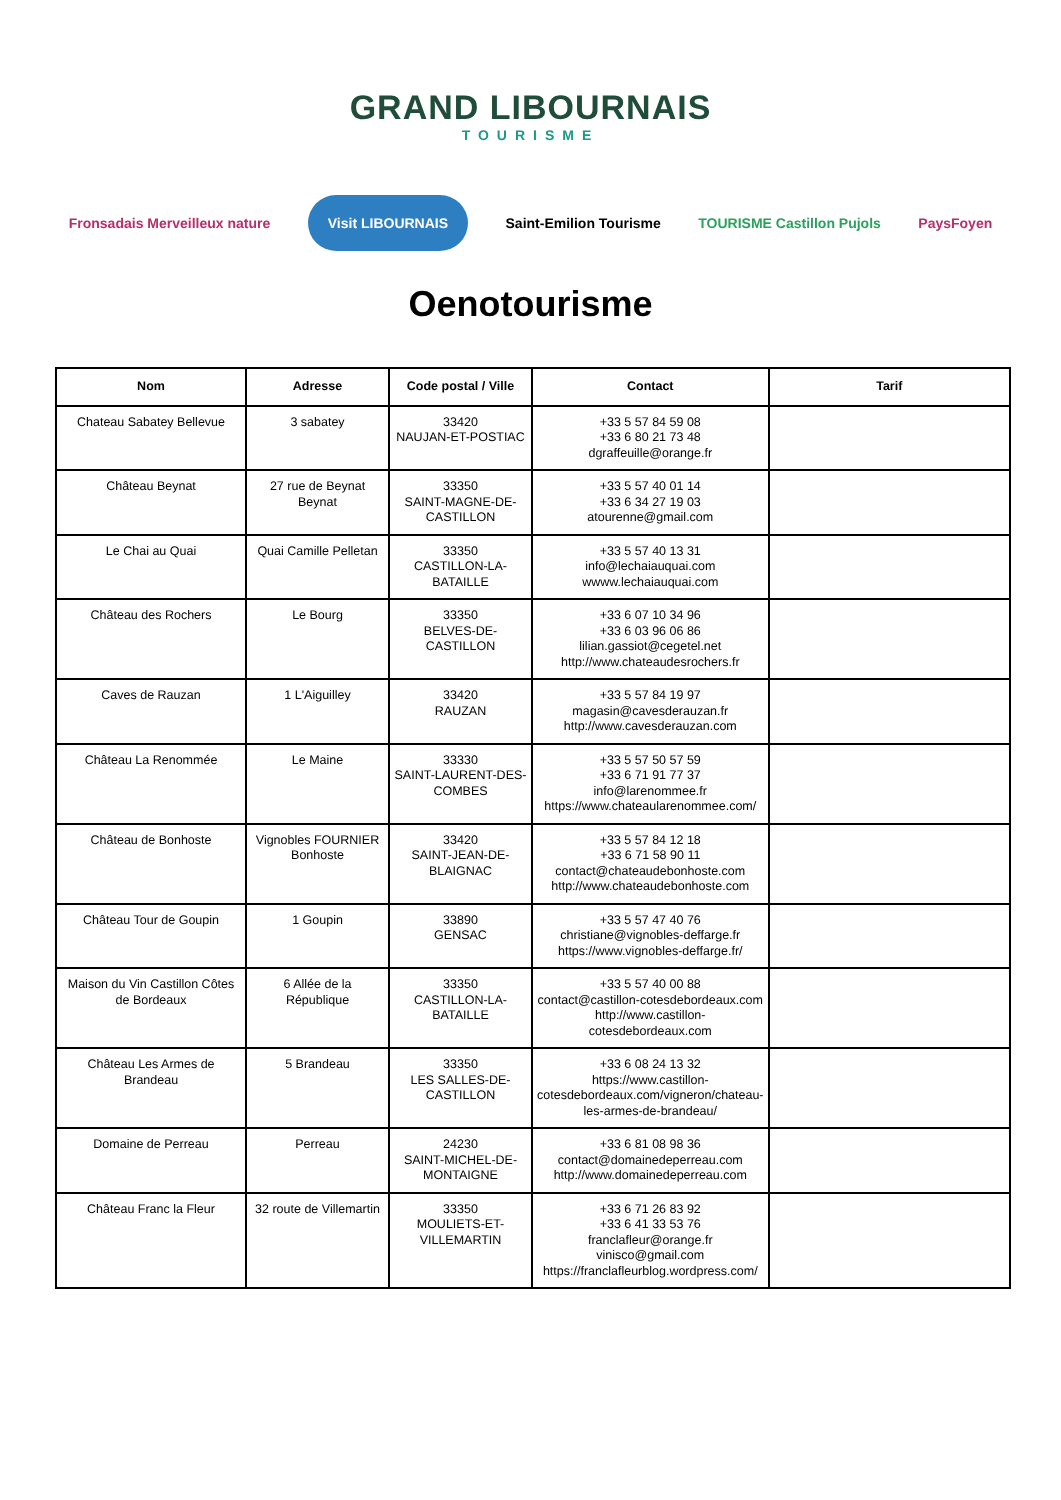GRAND LIBOURNAIS
TOURISME
Fronsadais Merveilleux nature Visit LIBOURNAIS Saint-Emilion Tourisme TOURISME Castillon Pujols PaysFoyen
Oenotourisme
| Nom | Adresse | Code postal / Ville | Contact | Tarif |
| --- | --- | --- | --- | --- |
| Chateau Sabatey Bellevue | 3 sabatey | 33420 NAUJAN-ET-POSTIAC | +33 5 57 84 59 08 +33 6 80 21 73 48 dgraffeuille@orange.fr | |
| Château Beynat | 27 rue de Beynat Beynat | 33350 SAINT-MAGNE-DE-CASTILLON | +33 5 57 40 01 14 +33 6 34 27 19 03 atourenne@gmail.com | |
| Le Chai au Quai | Quai Camille Pelletan | 33350 CASTILLON-LA-BATAILLE | +33 5 57 40 13 31 info@lechaiauquai.com wwww.lechaiauquai.com | |
| Château des Rochers | Le Bourg | 33350 BELVES-DE-CASTILLON | +33 6 07 10 34 96 +33 6 03 96 06 86 lilian.gassiot@cegetel.net http://www.chateaudesrochers.fr | |
| Caves de Rauzan | 1 L'Aiguilley | 33420 RAUZAN | +33 5 57 84 19 97 magasin@cavesderauzan.fr http://www.cavesderauzan.com | |
| Château La Renommée | Le Maine | 33330 SAINT-LAURENT-DES-COMBES | +33 5 57 50 57 59 +33 6 71 91 77 37 info@larenommee.fr https://www.chateaularenommee.com/ | |
| Château de Bonhoste | Vignobles FOURNIER Bonhoste | 33420 SAINT-JEAN-DE-BLAIGNAC | +33 5 57 84 12 18 +33 6 71 58 90 11 contact@chateaudebonhoste.com http://www.chateaudebonhoste.com | |
| Château Tour de Goupin | 1 Goupin | 33890 GENSAC | +33 5 57 47 40 76 christiane@vignobles-deffarge.fr https://www.vignobles-deffarge.fr/ | |
| Maison du Vin Castillon Côtes de Bordeaux | 6 Allée de la République | 33350 CASTILLON-LA-BATAILLE | +33 5 57 40 00 88 contact@castillon-cotesdebordeaux.com http://www.castillon-cotesdebordeaux.com | |
| Château Les Armes de Brandeau | 5 Brandeau | 33350 LES SALLES-DE-CASTILLON | +33 6 08 24 13 32 https://www.castillon-cotesdebordeaux.com/vigneron/chateau-les-armes-de-brandeau/ | |
| Domaine de Perreau | Perreau | 24230 SAINT-MICHEL-DE-MONTAIGNE | +33 6 81 08 98 36 contact@domainedeperreau.com http://www.domainedeperreau.com | |
| Château Franc la Fleur | 32 route de Villemartin | 33350 MOULIETS-ET-VILLEMARTIN | +33 6 71 26 83 92 +33 6 41 33 53 76 franclafleur@orange.fr vinisco@gmail.com https://franclafleurblog.wordpress.com/ | |